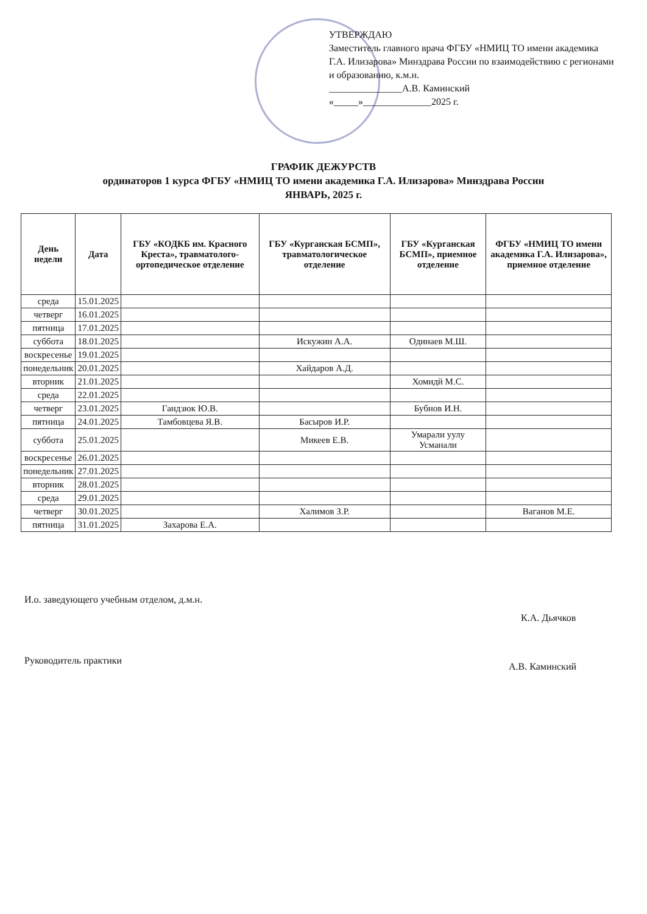УТВЕРЖДАЮ
Заместитель главного врача ФГБУ «НМИЦ ТО имени академика Г.А. Илизарова» Минздрава России по взаимодействию с регионами и образованию, к.м.н.
_______________А.В. Каминский
«_____»______________2025 г.
ГРАФИК ДЕЖУРСТВ
ординаторов 1 курса ФГБУ «НМИЦ ТО имени академика Г.А. Илизарова» Минздрава России
ЯНВАРЬ, 2025 г.
| День недели | Дата | ГБУ «КОДКБ им. Красного Креста», травматолого-ортопедическое отделение | ГБУ «Курганская БСМП», травматологическое отделение | ГБУ «Курганская БСМП», приемное отделение | ФГБУ «НМИЦ ТО имени академика Г.А. Илизарова», приемное отделение |
| --- | --- | --- | --- | --- | --- |
| среда | 15.01.2025 | | | | |
| четверг | 16.01.2025 | | | | |
| пятница | 17.01.2025 | | | | |
| суббота | 18.01.2025 | | Искужин А.А. | Одинаев М.Ш. | |
| воскресенье | 19.01.2025 | | | | |
| понедельник | 20.01.2025 | | Хайдаров А.Д. | | |
| вторник | 21.01.2025 | | | Хомидй М.С. | |
| среда | 22.01.2025 | | | | |
| четверг | 23.01.2025 | Гандзюк Ю.В. | | Бубнов И.Н. | |
| пятница | 24.01.2025 | Тамбовцева Я.В. | Басыров И.Р. | | |
| суббота | 25.01.2025 | | Микеев Е.В. | Умарали уулу Усманали | |
| воскресенье | 26.01.2025 | | | | |
| понедельник | 27.01.2025 | | | | |
| вторник | 28.01.2025 | | | | |
| среда | 29.01.2025 | | | | |
| четверг | 30.01.2025 | | Халимов З.Р. | | Ваганов М.Е. |
| пятница | 31.01.2025 | Захарова Е.А. | | | |
И.о. заведующего учебным отделом, д.м.н.
К.А. Дьячков
Руководитель практики
А.В. Каминский